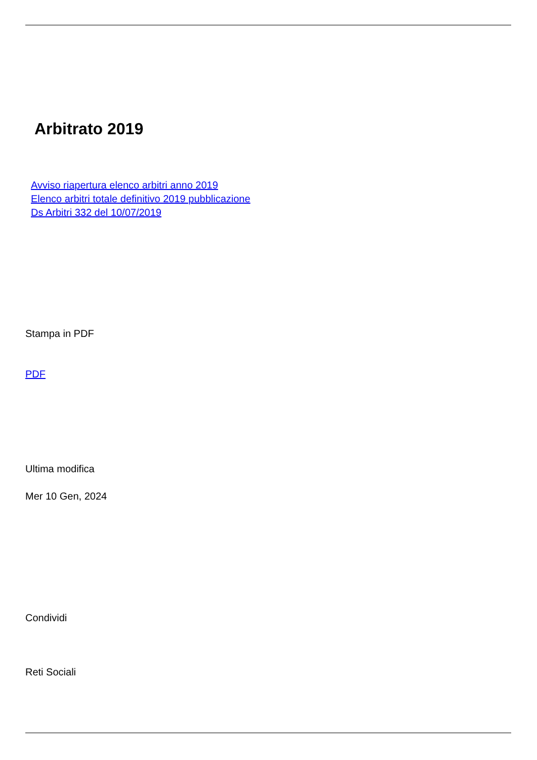Arbitrato 2019
Avviso riapertura elenco arbitri anno 2019
Elenco arbitri totale definitivo 2019 pubblicazione
Ds Arbitri 332 del 10/07/2019
Stampa in PDF
PDF
Ultima modifica
Mer 10 Gen, 2024
Condividi
Reti Sociali